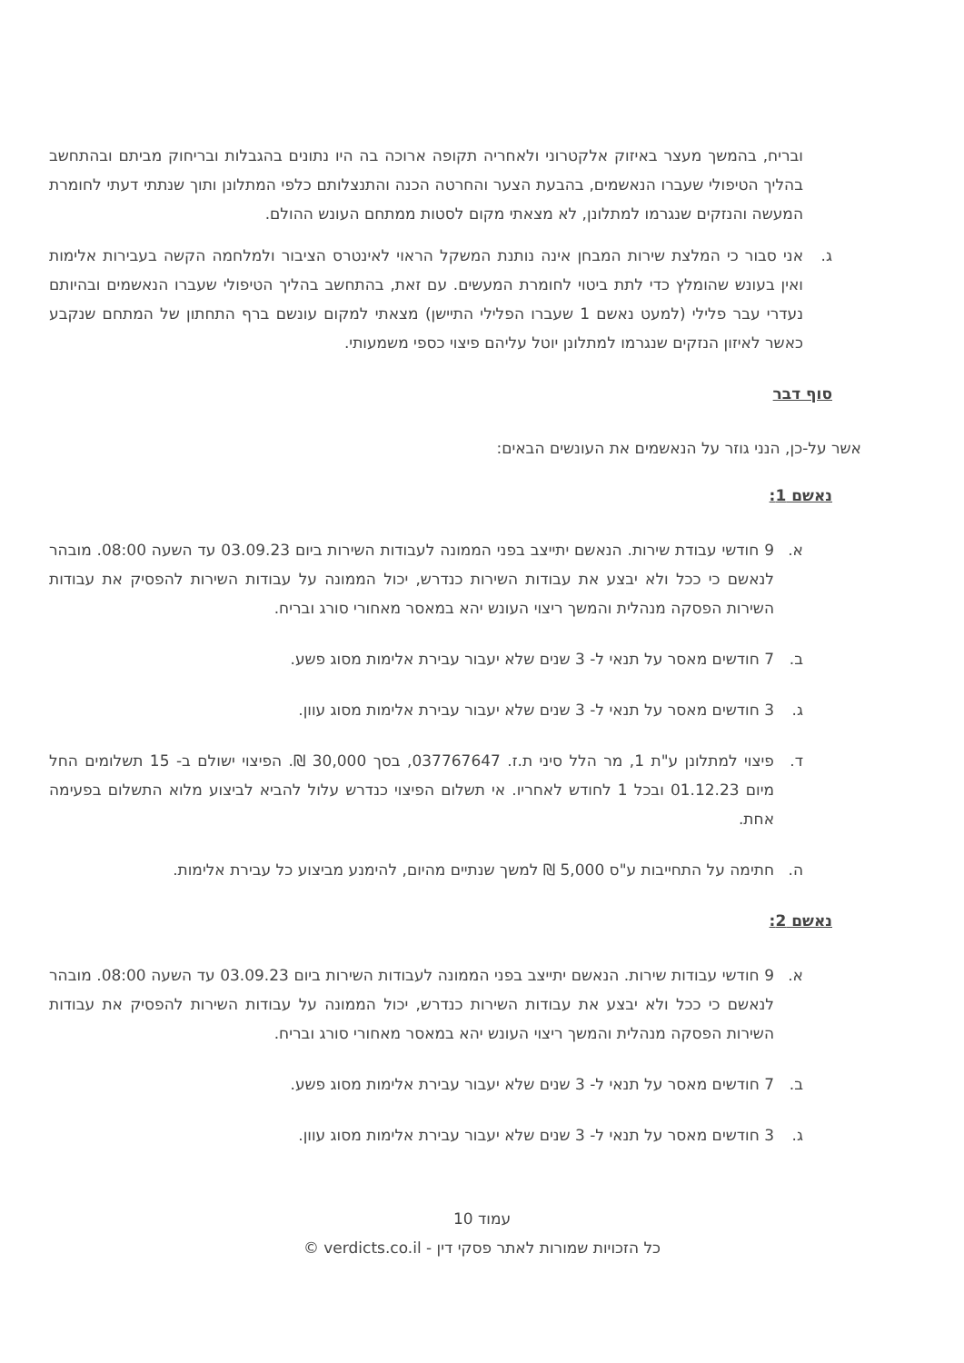ובריח, בהמשך מעצר באיזוק אלקטרוני ולאחריה תקופה ארוכה בה היו נתונים בהגבלות ובריחוק מביתם ובהתחשב בהליך הטיפולי שעברו הנאשמים, בהבעת הצער והחרטה הכנה והתנצלותם כלפי המתלונן ותוך שנתתי דעתי לחומרת המעשה והנזקים שנגרמו למתלונן, לא מצאתי מקום לסטות ממתחם העונש ההולם.
ג. אני סבור כי המלצת שירות המבחן אינה נותנת המשקל הראוי לאינטרס הציבור ולמלחמה הקשה בעבירות אלימות ואין בעונש שהומלץ כדי לתת ביטוי לחומרת המעשים. עם זאת, בהתחשב בהליך הטיפולי שעברו הנאשמים ובהיותם נעדרי עבר פלילי (למעט נאשם 1 שעברו הפלילי התיישן) מצאתי למקום עונשם ברף התחתון של המתחם שנקבע כאשר לאיזון הנזקים שנגרמו למתלונן יוטל עליהם פיצוי כספי משמעותי.
סוף דבר
אשר על-כן, הנני גוזר על הנאשמים את העונשים הבאים:
נאשם 1:
א. 9 חודשי עבודת שירות. הנאשם יתייצב בפני הממונה לעבודות השירות ביום 03.09.23 עד השעה 08:00. מובהר לנאשם כי ככל ולא יבצע את עבודות השירות כנדרש, יכול הממונה על עבודות השירות להפסיק את עבודות השירות הפסקה מנהלית והמשך ריצוי העונש יהא במאסר מאחורי סורג ובריח.
ב. 7 חודשים מאסר על תנאי ל- 3 שנים שלא יעבור עבירת אלימות מסוג פשע.
ג. 3 חודשים מאסר על תנאי ל- 3 שנים שלא יעבור עבירת אלימות מסוג עוון.
ד. פיצוי למתלונן ע"ת 1, מר הלל סיני ת.ז. 037767647, בסך 30,000 ₪. הפיצוי ישולם ב- 15 תשלומים החל מיום 01.12.23 ובכל 1 לחודש לאחריו. אי תשלום הפיצוי כנדרש עלול להביא לביצוע מלוא התשלום בפעימה אחת.
ה. חתימה על התחייבות ע"ס 5,000 ₪ למשך שנתיים מהיום, להימנע מביצוע כל עבירת אלימות.
נאשם 2:
א. 9 חודשי עבודות שירות. הנאשם יתייצב בפני הממונה לעבודות השירות ביום 03.09.23 עד השעה 08:00. מובהר לנאשם כי ככל ולא יבצע את עבודות השירות כנדרש, יכול הממונה על עבודות השירות להפסיק את עבודות השירות הפסקה מנהלית והמשך ריצוי העונש יהא במאסר מאחורי סורג ובריח.
ב. 7 חודשים מאסר על תנאי ל- 3 שנים שלא יעבור עבירת אלימות מסוג פשע.
ג. 3 חודשים מאסר על תנאי ל- 3 שנים שלא יעבור עבירת אלימות מסוג עוון.
עמוד 10
כל הזכויות שמורות לאתר פסקי דין - verdicts.co.il ©